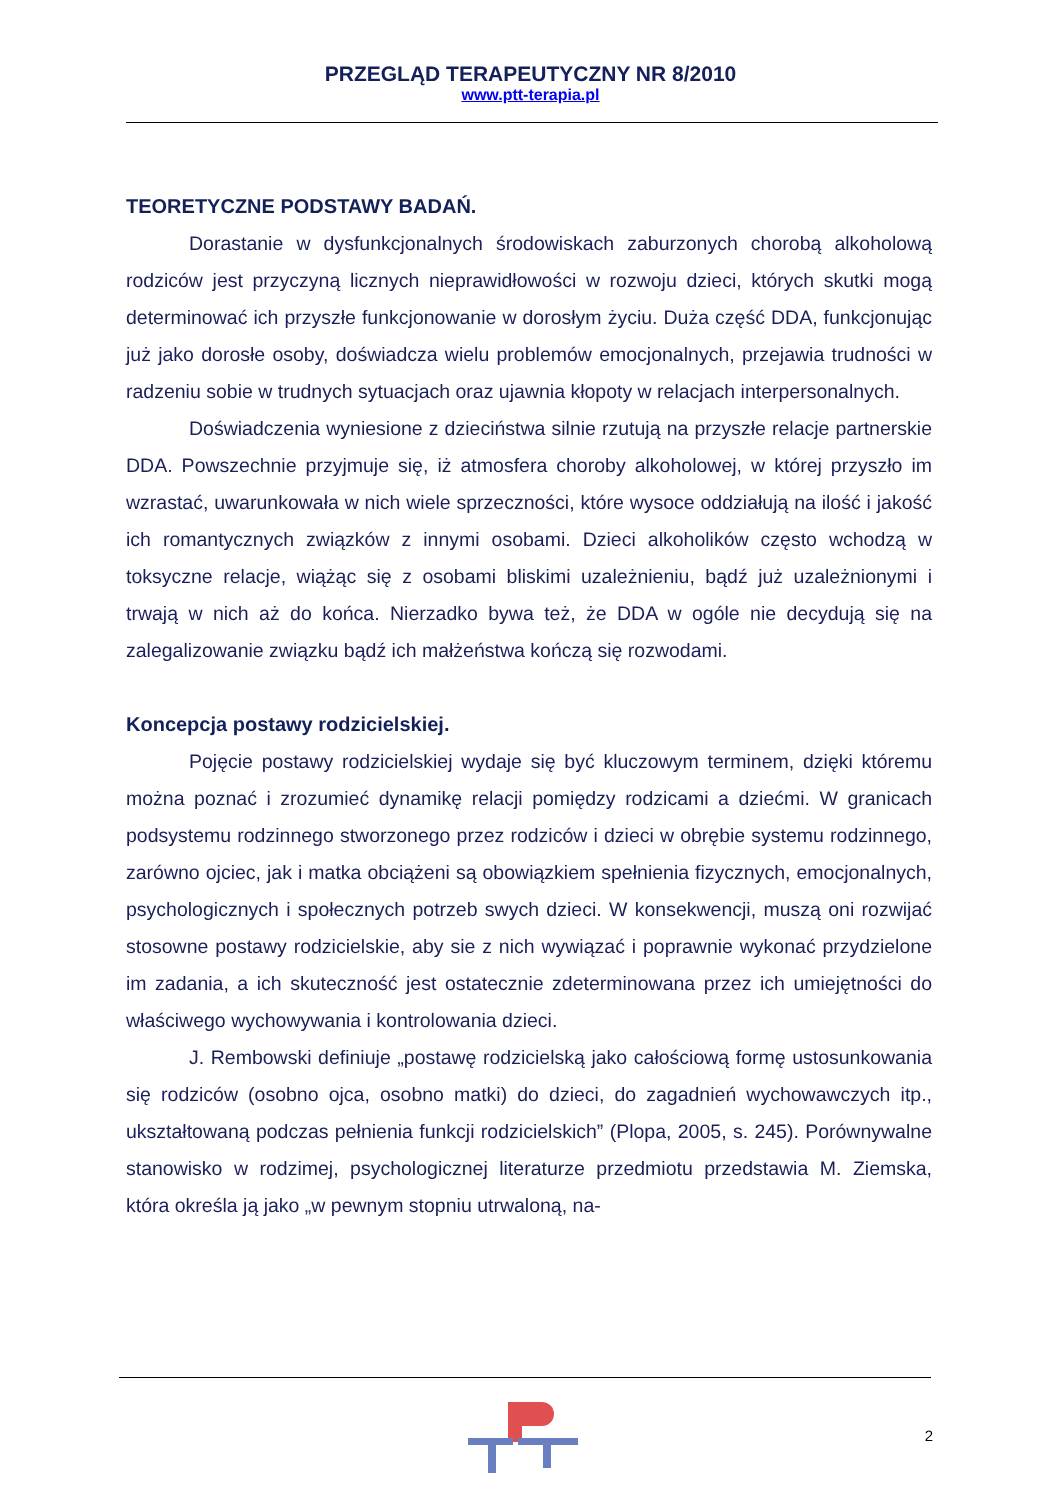PRZEGLĄD TERAPEUTYCZNY NR 8/2010
www.ptt-terapia.pl
TEORETYCZNE PODSTAWY BADAŃ.
Dorastanie w dysfunkcjonalnych środowiskach zaburzonych chorobą alkoholową rodziców jest przyczyną licznych nieprawidłowości w rozwoju dzieci, których skutki mogą determinować ich przyszłe funkcjonowanie w dorosłym życiu. Duża część DDA, funkcjonując już jako dorosłe osoby, doświadcza wielu problemów emocjonalnych, przejawia trudności w radzeniu sobie w trudnych sytuacjach oraz ujawnia kłopoty w relacjach interpersonalnych.
Doświadczenia wyniesione z dzieciństwa silnie rzutują na przyszłe relacje partnerskie DDA. Powszechnie przyjmuje się, iż atmosfera choroby alkoholowej, w której przyszło im wzrastać, uwarunkowała w nich wiele sprzeczności, które wysoce oddziałują na ilość i jakość ich romantycznych związków z innymi osobami. Dzieci alkoholików często wchodzą w toksyczne relacje, wiążąc się z osobami bliskimi uzależnieniu, bądź już uzależnionymi i trwają w nich aż do końca. Nierzadko bywa też, że DDA w ogóle nie decydują się na zalegalizowanie związku bądź ich małżeństwa kończą się rozwodami.
Koncepcja postawy rodzicielskiej.
Pojęcie postawy rodzicielskiej wydaje się być kluczowym terminem, dzięki któremu można poznać i zrozumieć dynamikę relacji pomiędzy rodzicami a dziećmi. W granicach podsystemu rodzinnego stworzonego przez rodziców i dzieci w obrębie systemu rodzinnego, zarówno ojciec, jak i matka obciążeni są obowiązkiem spełnienia fizycznych, emocjonalnych, psychologicznych i społecznych potrzeb swych dzieci. W konsekwencji, muszą oni rozwijać stosowne postawy rodzicielskie, aby sie z nich wywiązać i poprawnie wykonać przydzielone im zadania, a ich skuteczność jest ostatecznie zdeterminowana przez ich umiejętności do właściwego wychowywania i kontrolowania dzieci.
J. Rembowski definiuje „postawę rodzicielską jako całościową formę ustosunkowania się rodziców (osobno ojca, osobno matki) do dzieci, do zagadnień wychowawczych itp., ukształtowaną podczas pełnienia funkcji rodzicielskich” (Plopa, 2005, s. 245). Porównywalne stanowisko w rodzimej, psychologicznej literaturze przedmiotu przedstawia M. Ziemska, która określa ją jako „w pewnym stopniu utrwaloną, na-
2